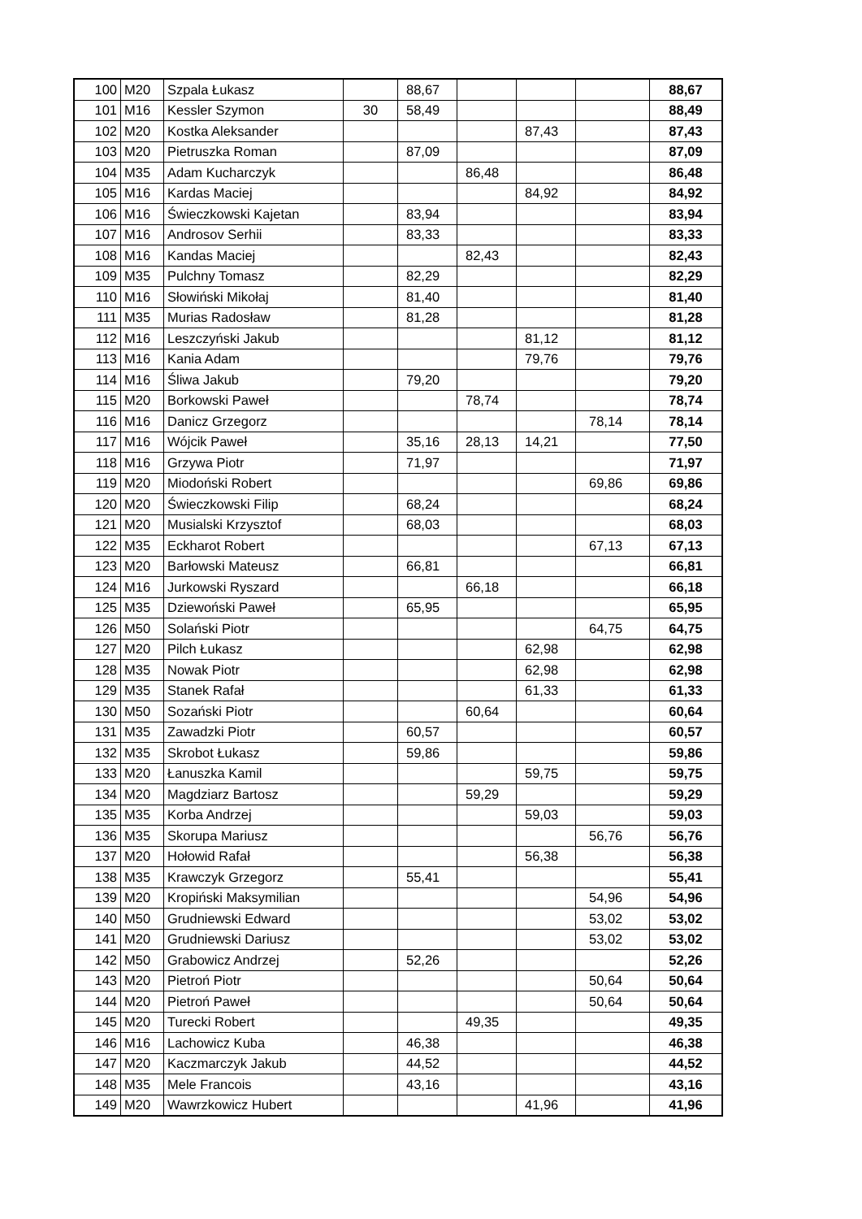| 100 | M20 | Szpala Łukasz | | 88,67 | | | | 88,67 |
| 101 | M16 | Kessler Szymon | 30 | 58,49 | | | | 88,49 |
| 102 | M20 | Kostka Aleksander | | | | 87,43 | | 87,43 |
| 103 | M20 | Pietruszka Roman | | 87,09 | | | | 87,09 |
| 104 | M35 | Adam Kucharczyk | | | 86,48 | | | 86,48 |
| 105 | M16 | Kardas Maciej | | | | 84,92 | | 84,92 |
| 106 | M16 | Świeczkowski Kajetan | | 83,94 | | | | 83,94 |
| 107 | M16 | Androsov Serhii | | 83,33 | | | | 83,33 |
| 108 | M16 | Kandas Maciej | | | 82,43 | | | 82,43 |
| 109 | M35 | Pulchny Tomasz | | 82,29 | | | | 82,29 |
| 110 | M16 | Słowiński Mikołaj | | 81,40 | | | | 81,40 |
| 111 | M35 | Murias Radosław | | 81,28 | | | | 81,28 |
| 112 | M16 | Leszczyński Jakub | | | | 81,12 | | 81,12 |
| 113 | M16 | Kania Adam | | | | 79,76 | | 79,76 |
| 114 | M16 | Śliwa Jakub | | 79,20 | | | | 79,20 |
| 115 | M20 | Borkowski Paweł | | | 78,74 | | | 78,74 |
| 116 | M16 | Danicz Grzegorz | | | | | 78,14 | 78,14 |
| 117 | M16 | Wójcik Paweł | | 35,16 | 28,13 | 14,21 | | 77,50 |
| 118 | M16 | Grzywa Piotr | | 71,97 | | | | 71,97 |
| 119 | M20 | Miodoński Robert | | | | | 69,86 | 69,86 |
| 120 | M20 | Świeczkowski Filip | | 68,24 | | | | 68,24 |
| 121 | M20 | Musialski Krzysztof | | 68,03 | | | | 68,03 |
| 122 | M35 | Eckharot Robert | | | | | 67,13 | 67,13 |
| 123 | M20 | Barłowski Mateusz | | 66,81 | | | | 66,81 |
| 124 | M16 | Jurkowski Ryszard | | | 66,18 | | | 66,18 |
| 125 | M35 | Dziewoński Paweł | | 65,95 | | | | 65,95 |
| 126 | M50 | Solański Piotr | | | | | 64,75 | 64,75 |
| 127 | M20 | Pilch Łukasz | | | | 62,98 | | 62,98 |
| 128 | M35 | Nowak Piotr | | | | 62,98 | | 62,98 |
| 129 | M35 | Stanek Rafał | | | | 61,33 | | 61,33 |
| 130 | M50 | Sozański Piotr | | | 60,64 | | | 60,64 |
| 131 | M35 | Zawadzki Piotr | | 60,57 | | | | 60,57 |
| 132 | M35 | Skrobot Łukasz | | 59,86 | | | | 59,86 |
| 133 | M20 | Łanuszka Kamil | | | | 59,75 | | 59,75 |
| 134 | M20 | Magdziarz Bartosz | | | 59,29 | | | 59,29 |
| 135 | M35 | Korba Andrzej | | | | 59,03 | | 59,03 |
| 136 | M35 | Skorupa Mariusz | | | | | 56,76 | 56,76 |
| 137 | M20 | Hołowid Rafał | | | | 56,38 | | 56,38 |
| 138 | M35 | Krawczyk Grzegorz | | 55,41 | | | | 55,41 |
| 139 | M20 | Kropiński Maksymilian | | | | | 54,96 | 54,96 |
| 140 | M50 | Grudniewski Edward | | | | | 53,02 | 53,02 |
| 141 | M20 | Grudniewski Dariusz | | | | | 53,02 | 53,02 |
| 142 | M50 | Grabowicz Andrzej | | 52,26 | | | | 52,26 |
| 143 | M20 | Pietroń Piotr | | | | | 50,64 | 50,64 |
| 144 | M20 | Pietroń Paweł | | | | | 50,64 | 50,64 |
| 145 | M20 | Turecki Robert | | | 49,35 | | | 49,35 |
| 146 | M16 | Lachowicz Kuba | | 46,38 | | | | 46,38 |
| 147 | M20 | Kaczmarczyk Jakub | | 44,52 | | | | 44,52 |
| 148 | M35 | Mele Francois | | 43,16 | | | | 43,16 |
| 149 | M20 | Wawrzkowicz Hubert | | | | 41,96 | | 41,96 |